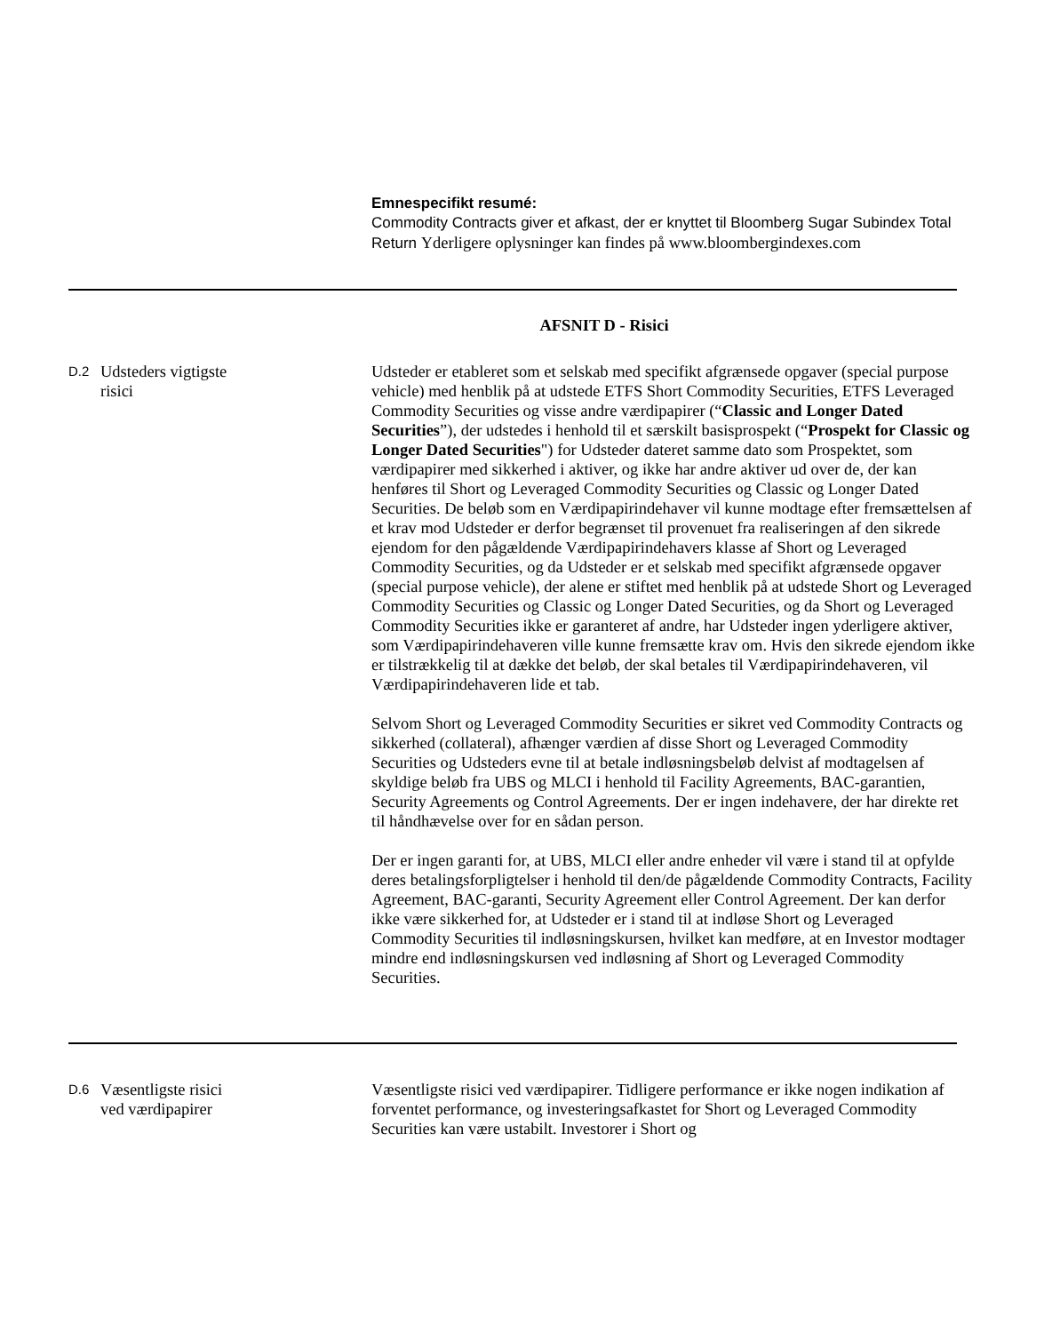Emnespecifikt resumé:
Commodity Contracts giver et afkast, der er knyttet til Bloomberg Sugar Subindex Total Return Yderligere oplysninger kan findes på www.bloombergindexes.com
AFSNIT D - Risici
D.2
Udsteders vigtigste
risici
Udsteder er etableret som et selskab med specifikt afgrænsede opgaver (special purpose vehicle) med henblik på at udstede ETFS Short Commodity Securities, ETFS Leveraged Commodity Securities og visse andre værdipapirer (“Classic and Longer Dated Securities”), der udstedes i henhold til et særskilt basisprospekt (“Prospekt for Classic og Longer Dated Securities") for Udsteder dateret samme dato som Prospektet, som værdipapirer med sikkerhed i aktiver, og ikke har andre aktiver ud over de, der kan henføres til Short og Leveraged Commodity Securities og Classic og Longer Dated Securities. De beløb som en Værdipapirindehaver vil kunne modtage efter fremsættelsen af et krav mod Udsteder er derfor begrænset til provenuet fra realiseringen af den sikrede ejendom for den pågældende Værdipapirindehavers klasse af Short og Leveraged Commodity Securities, og da Udsteder er et selskab med specifikt afgrænsede opgaver (special purpose vehicle), der alene er stiftet med henblik på at udstede Short og Leveraged Commodity Securities og Classic og Longer Dated Securities, og da Short og Leveraged Commodity Securities ikke er garanteret af andre, har Udsteder ingen yderligere aktiver, som Værdipapirindehaveren ville kunne fremsætte krav om. Hvis den sikrede ejendom ikke er tilstrækkelig til at dække det beløb, der skal betales til Værdipapirindehaveren, vil Værdipapirindehaveren lide et tab.
Selvom Short og Leveraged Commodity Securities er sikret ved Commodity Contracts og sikkerhed (collateral), afhænger værdien af disse Short og Leveraged Commodity Securities og Udsteders evne til at betale indløsningsbeløb delvist af modtagelsen af skyldige beløb fra UBS og MLCI i henhold til Facility Agreements, BAC-garantien, Security Agreements og Control Agreements. Der er ingen indehavere, der har direkte ret til håndhævelse over for en sådan person.
Der er ingen garanti for, at UBS, MLCI eller andre enheder vil være i stand til at opfylde deres betalingsforpligtelser i henhold til den/de pågældende Commodity Contracts, Facility Agreement, BAC-garanti, Security Agreement eller Control Agreement. Der kan derfor ikke være sikkerhed for, at Udsteder er i stand til at indløse Short og Leveraged Commodity Securities til indløsningskursen, hvilket kan medføre, at en Investor modtager mindre end indløsningskursen ved indløsning af Short og Leveraged Commodity Securities.
D.6
Væsentligste risici
ved værdipapirer
Væsentligste risici ved værdipapirer. Tidligere performance er ikke nogen indikation af forventet performance, og investeringsafkastet for Short og Leveraged Commodity Securities kan være ustabilt. Investorer i Short og